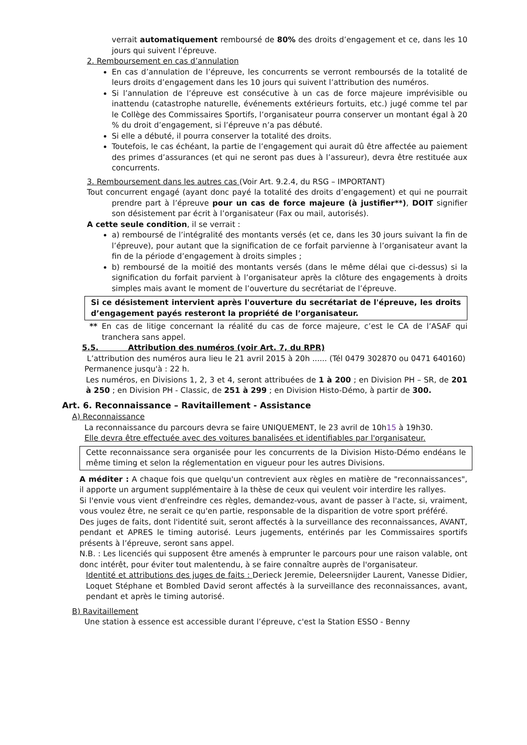verrait automatiquement remboursé de 80% des droits d’engagement et ce, dans les 10 jours qui suivent l’épreuve.
2. Remboursement en cas d’annulation
En cas d’annulation de l’épreuve, les concurrents se verront remboursés de la totalité de leurs droits d’engagement dans les 10 jours qui suivent l’attribution des numéros.
Si l’annulation de l’épreuve est consécutive à un cas de force majeure imprévisible ou inattendu (catastrophe naturelle, événements extérieurs fortuits, etc.) jugé comme tel par le Collège des Commissaires Sportifs, l’organisateur pourra conserver un montant égal à 20 % du droit d’engagement, si l’épreuve n’a pas débuté.
Si elle a débuté, il pourra conserver la totalité des droits.
Toutefois, le cas échéant, la partie de l’engagement qui aurait dû être affectée au paiement des primes d’assurances (et qui ne seront pas dues à l’assureur), devra être restituée aux concurrents.
3. Remboursement dans les autres cas (Voir Art. 9.2.4, du RSG – IMPORTANT)
Tout concurrent engagé (ayant donc payé la totalité des droits d’engagement) et qui ne pourrait prendre part à l’épreuve pour un cas de force majeure (à justifier**), DOIT signifier son désistement par écrit à l’organisateur (Fax ou mail, autorisés).
A cette seule condition, il se verrait :
a) remboursé de l’intégralité des montants versés (et ce, dans les 30 jours suivant la fin de l’épreuve), pour autant que la signification de ce forfait parvienne à l’organisateur avant la fin de la période d’engagement à droits simples ;
b) remboursé de la moitié des montants versés (dans le même délai que ci-dessus) si la signification du forfait parvient à l’organisateur après la clôture des engagements à droits simples mais avant le moment de l’ouverture du secrétariat de l’épreuve.
Si ce désistement intervient après l'ouverture du secrétariat de l'épreuve, les droits d’engagement payés resteront la propriété de l’organisateur.
** En cas de litige concernant la réalité du cas de force majeure, c’est le CA de l’ASAF qui tranchera sans appel.
5.5. Attribution des numéros (voir Art. 7, du RPR)
L’attribution des numéros aura lieu le 21 avril 2015 à 20h ...... (Tél 0479 302870 ou 0471 640160)
Permanence jusqu'à : 22 h.
Les numéros, en Divisions 1, 2, 3 et 4, seront attribuées de 1 à 200 ; en Division PH – SR, de 201 à 250 ; en Division PH - Classic, de 251 à 299 ; en Division Histo-Démo, à partir de 300.
Art. 6. Reconnaissance – Ravitaillement - Assistance
A) Reconnaissance
La reconnaissance du parcours devra se faire UNIQUEMENT, le 23 avril de 10h15 à 19h30.
Elle devra être effectuée avec des voitures banalisées et identifiables par l'organisateur.
Cette reconnaissance sera organisée pour les concurrents de la Division Histo-Démo endéans le même timing et selon la réglementation en vigueur pour les autres Divisions.
A méditer : A chaque fois que quelqu'un contrevient aux règles en matière de "reconnaissances", il apporte un argument supplémentaire à la thèse de ceux qui veulent voir interdire les rallyes.
Si l'envie vous vient d'enfreindre ces règles, demandez-vous, avant de passer à l'acte, si, vraiment, vous voulez être, ne serait ce qu'en partie, responsable de la disparition de votre sport préféré.
Des juges de faits, dont l'identité suit, seront affectés à la surveillance des reconnaissances, AVANT, pendant et APRES le timing autorisé. Leurs jugements, entérinés par les Commissaires sportifs présents à l’épreuve, seront sans appel.
N.B. : Les licenciés qui supposent être amenés à emprunter le parcours pour une raison valable, ont donc intérêt, pour éviter tout malentendu, à se faire connaître auprès de l'organisateur.
Identité et attributions des juges de faits : Derieck Jeremie, Deleersnijder Laurent, Vanesse Didier, Loquet Stéphane et Bombled David seront affectés à la surveillance des reconnaissances, avant, pendant et après le timing autorisé.
B) Ravitaillement
Une station à essence est accessible durant l’épreuve, c'est la Station ESSO - Benny